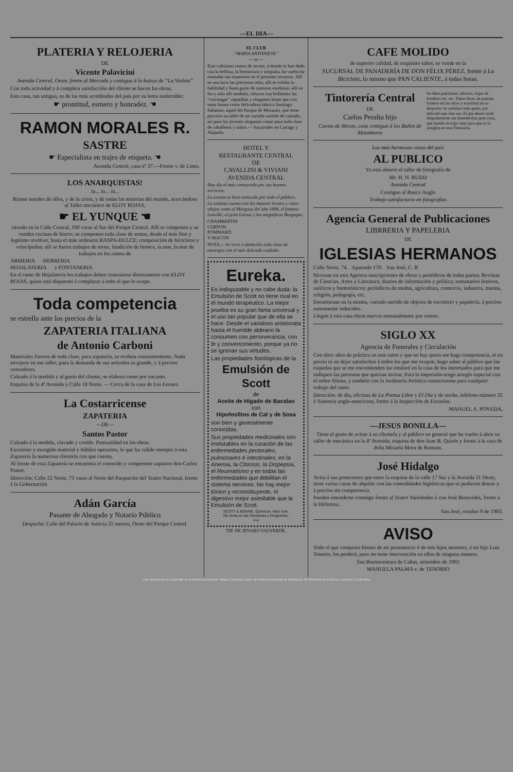—EL DIA—
PLATERIA Y RELOJERIA
DE
Vicente Palavicini
Avenida Central, Oeste, frente al Mercado y contigua á la botica de “La Violeta”
Con toda actividad y á completa satisfacción del cliente se hacen las obras.
Esta casa, tan antigua, es de las más acreditadas del país por su lema inalterable:
☛ prontitud, esmero y honradez. ☚
RAMON MORALES R.
SASTRE
☛ Especialista en trajes de etiqueta. ☚
Avenida Central, casa nº 37.—Frente v. de Lines.
LOS ANARQUISTAS!
Ja... Ja... Ja...
Ríanse ustedes de ellos, y de la crisis, y de todas las miserias del mundo, acercándose al Taller mecánico de ELOY ROJAS,
☛ EL YUNQUE ☚
situado en la Calle Central, 100 varas al Sur del Parque Central. Allí se componen y se venden cocinas de hierro; se componen toda clase de armas, desde el más fino y legítimo revólver, hasta el más ordinario RASPA-DULCE; composición de bicicletas y velocípedos; allí se hacen trabajos de torno, fundición de bronce, la mar, la mar de trabajos en los ramos de
ARMERIA HERRERIA
HOJALATERIA y FONTANERIA
En el ramo de Hojalatería los trabajos deben contratarse directamente con ELOY ROJAS, quien está dispuesto á complacer á todo el que lo ocupe.
Toda competencia
se estrella ante los precios de la
ZAPATERIA ITALIANA
de Antonio Carboni
Materiales frescos de toda clase, para zapatería, se reciben constantemente. Nada envejece en ese taller, pues la demanda de sus artículos es grande, y á precios vencedores.
Calzado á la medida y al gusto del cliente, se elabora como por encanto.
Esquina de la 4ª Avenida y Calle 18 Norte. — Cerca de la casa de Los Leones.
La Costarricense
ZAPATERIA
—DE—
Santos Pastor
Calzado á la medida, clavado y cosido. Puntualidad en las obras.
Excelente y escogido material y hábiles operarios, lo que ha valido siempre á esta Zapatería la numerosa clientela con que cuenta.
Al frente de esta Zapatería se encuentra el conocido y competente zapatero don Carlos Pastor.
Dirección: Calle 22 Norte, 75 varas al Norte del Parquecito del Teatro Nacional, frente á la Gobernación
Adán García
Pasante de Abogado y Notario Público
Despacha: Calle del Palacio de Justicia 25 metros, Oeste del Parque Central.
EL CLUB
“MARIA ANTONIETA”
—:o:—
Este cultísimo centro de recreo, á donde se han dado cita la belleza, la hermosura y simpatía, ha vuelto ha reanudar sus reuniones en el presente invierno. Allí se ven lucir las preciosas telas, allí se exhibe la habilidad y buen gusto de nuestras modistas; allí en fin y sólo allí también, relucen con brillantez las “corrongas” zapatillas y elegantes botas que con tanta finura como delicadesa fabrica Santiago Sabatino, aquel del Parque de Morazán, que tiene provisto su taller de un variado surtido de calzado, así para los jóvenes elegantes como para toda clase de caballeros y niños.— Sucursales en Cartago y Alajuela.
HOTEL Y
RESTAURANTE CENTRAL
DE
CAVALLINI & VIVIANI
AVENIDA CENTRAL
Hoy día el más concurrido por sus buenos servicios.
La cocina es bien conocida por todo el público.
La cantina cuenta con los mejores licores y vinos añejos como el Margaux del año 1806, el famoso Leoville, el gran Larose y los magníficos Borgogne.
CHAMBERTIN
CORTON
POMMARD
Y MACON
NOTA.—Se sirve á domicilio toda clase de encargos con el más delicado cuidado.
Eureka.
Es indisputable y no cabe duda: la Emulsión de Scott no tiene rival en el mundo terapéutico. La mejor prueba es su gran fama universal y el uso tan popular que de ella se hace. Desde el vanidoso aristócrata hasta el humilde aldeano la consumen con perseverancia, con fe y convencimiento, porque ya no se ignoran sus virtudes.
Las propiedades fisiológicas de la
Emulsión de Scott
de
Aceite de Higado de Bacalao
con
Hipofosfitos de Cal y de Sosa
son bien y generalmente conocidas.
Sus propiedades medicinales son irrefutables en la curación de las enfermedades pectorales, pulmonares é intestinales; en la Anemia, la Clorosis, la Dispepsia, el Reumatismo y en todas las enfermedades que debilitan el sistema nervioso. No hay mejor tónico y reconstituyente, ni digestivo mejor asimilable que la Emulsión de Scott.
SCOTT & BOWNE, Químicos, New York.
De venta en las Farmacias y Droguerías.
4 A
TIP. DE JENARO VALVERDE.
CAFE MOLIDO
de superior calidad, de exquisito sabor, se vende en la
SUCURSAL DE PANADERÍA DE DON FÉLIX PÉREZ, frente á La Bicicleta, lo mismo que PAN CALIENTE, á todas horas.
Tintorería Central
DE
Carlos Peralta hijo
Cuesta de Moras, casa contigua á los Baños de Matamoros
Se tiñen pañolones, rebozos, trajes de hombres etc. etc. Tintas finas, de patente. Esmero en las obras y exactitud en su despacho Se satisface todo gusto, por delicado que éste sea. El que deseé vestir elegantemente sin desembolsar gran cosa, que mande su traje viejo para que se lo arreglen en esta Tintorería.
Las más hermosas vistas del país
AL PUBLICO
Ya está abierto el taller de fotografía de
Mr. H. N. RUDD
Avenida Central
Contiguo al Banco Anglo
Trabajo satisfactorio en fotografías
Agencia General de Publicaciones
LIBRRERIA Y PAPELERIA
DE
IGLESIAS HERMANOS
Calle Norte, 74. Apartado 170. San José, C. R
Sírvense en esta Agencia suscripciones de obras y periódicos de todas partes; Revistas de Ciencias, Artes y Literatura; diarios de información y política; semanarios festivos, satíricos y humorísticos; periódicos de modas, agricultura, comercio, industria, marina, religión, pedagogía, etc.
Encuéntrase en la misma, variado surtido de objetos de escritorio y papelería, á precios sumamente reducidos.
Llegan á esta casa obras nuevas semanalmente por correo.
SIGLO XX
Agencia de Funerales y Circulación
Con doce años de práctica en este ramo y que no hay quien me haga competencia, ni en precio ni en dejar satisfechos á todos los que me ocupen, hago saber al público que las esquelas que se me encomienden las rotularé en la casa de los interesados para que me indiquen las personas que quieran invitar. Para la impresión tengo arreglo especial con el señor Alsina, y también con la Jardinería Artística costarricense para cualquier trabajo del ramo.
Dirección: de día, oficinas de La Prensa Libre y El Día y de noche. teléfono número 32 ó Sastrería anglo-americana, frente á la Inspección de Escuelas.
MANUEL A. POVEDA,
—JESUS BONILLA—
Tiene el gusto de avisar á su clientela y al público en general que ha vuelto á abrir su taller de mecánica en la 4ª Avenida, esquina de don Juan B. Quirós y frente á la casa de doña Micaela Mora de Romain.
José Hidalgo
Avisa á sus protectores que entre la esquina de la calle 17 Sur y la Avenida 11 Oeste, tiene varias casas de alquiler con las comodidades higiénicas que se pudieran desear y á precios sin competencia.
Pueden entenderse conmigo frente al Teatro Variedades ó con José Benavides, frente á la Dolorosa.
San José, octubre 9 de 1903.
AVISO
Todo el que comprare bienes de mi pertenencia ó de mis hijos menores, á mi hijo Luis Tenorio, los perderá, pues no tiene intervención en ellos de ninguna manera.
San Buenaventura de Cañas, setiembre de 1903
MANUELA PALMA v. de TENORIO
Este documento es propiedad de la Biblioteca Nacional "Miguel Obregón Lizano" del Sistema Nacional de Bibliotecas del Ministerio de Cultura y Juventud, Costa Rica.